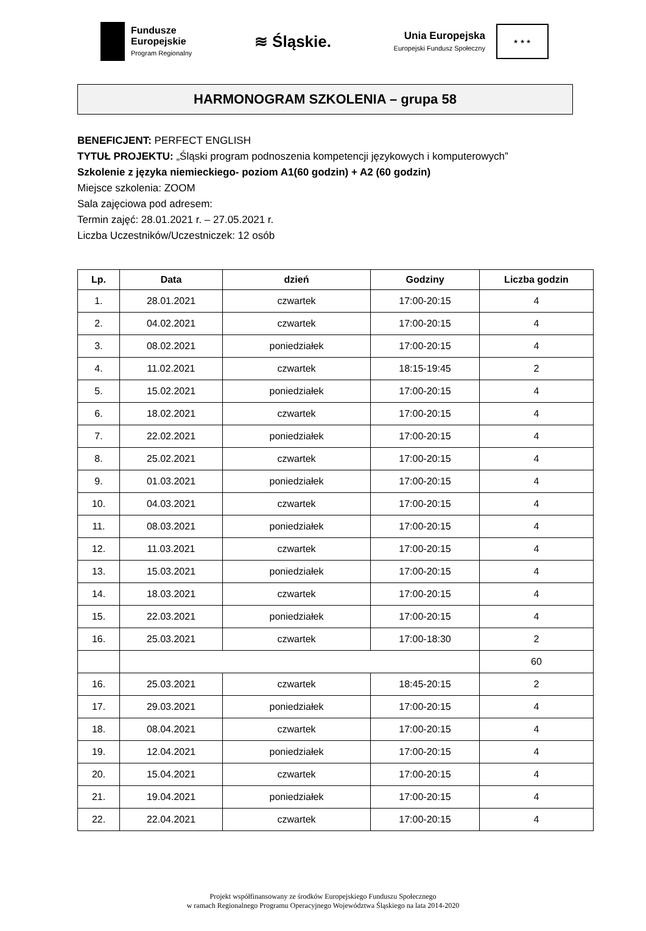Fundusze
Europejskie
Program Regionalny
≋ Śląskie.
Unia Europejska
Europejski Fundusz Społeczny
★ ★ ★
HARMONOGRAM SZKOLENIA – grupa 58
BENEFICJENT: PERFECT ENGLISH
TYTUŁ PROJEKTU: „Śląski program podnoszenia kompetencji językowych i komputerowych”
Szkolenie z języka niemieckiego- poziom A1(60 godzin) + A2 (60 godzin)
Miejsce szkolenia: ZOOM
Sala zajęciowa pod adresem:
Termin zajęć: 28.01.2021 r. – 27.05.2021 r.
Liczba Uczestników/Uczestniczek: 12 osób
| Lp. | Data | dzień | Godziny | Liczba godzin |
| --- | --- | --- | --- | --- |
| 1. | 28.01.2021 | czwartek | 17:00-20:15 | 4 |
| 2. | 04.02.2021 | czwartek | 17:00-20:15 | 4 |
| 3. | 08.02.2021 | poniedziałek | 17:00-20:15 | 4 |
| 4. | 11.02.2021 | czwartek | 18:15-19:45 | 2 |
| 5. | 15.02.2021 | poniedziałek | 17:00-20:15 | 4 |
| 6. | 18.02.2021 | czwartek | 17:00-20:15 | 4 |
| 7. | 22.02.2021 | poniedziałek | 17:00-20:15 | 4 |
| 8. | 25.02.2021 | czwartek | 17:00-20:15 | 4 |
| 9. | 01.03.2021 | poniedziałek | 17:00-20:15 | 4 |
| 10. | 04.03.2021 | czwartek | 17:00-20:15 | 4 |
| 11. | 08.03.2021 | poniedziałek | 17:00-20:15 | 4 |
| 12. | 11.03.2021 | czwartek | 17:00-20:15 | 4 |
| 13. | 15.03.2021 | poniedziałek | 17:00-20:15 | 4 |
| 14. | 18.03.2021 | czwartek | 17:00-20:15 | 4 |
| 15. | 22.03.2021 | poniedziałek | 17:00-20:15 | 4 |
| 16. | 25.03.2021 | czwartek | 17:00-18:30 | 2 |
| | | | | 60 |
| 16. | 25.03.2021 | czwartek | 18:45-20:15 | 2 |
| 17. | 29.03.2021 | poniedziałek | 17:00-20:15 | 4 |
| 18. | 08.04.2021 | czwartek | 17:00-20:15 | 4 |
| 19. | 12.04.2021 | poniedziałek | 17:00-20:15 | 4 |
| 20. | 15.04.2021 | czwartek | 17:00-20:15 | 4 |
| 21. | 19.04.2021 | poniedziałek | 17:00-20:15 | 4 |
| 22. | 22.04.2021 | czwartek | 17:00-20:15 | 4 |
Projekt współfinansowany ze środków Europejskiego Funduszu Społecznego
w ramach Regionalnego Programu Operacyjnego Województwa Śląskiego na lata 2014-2020